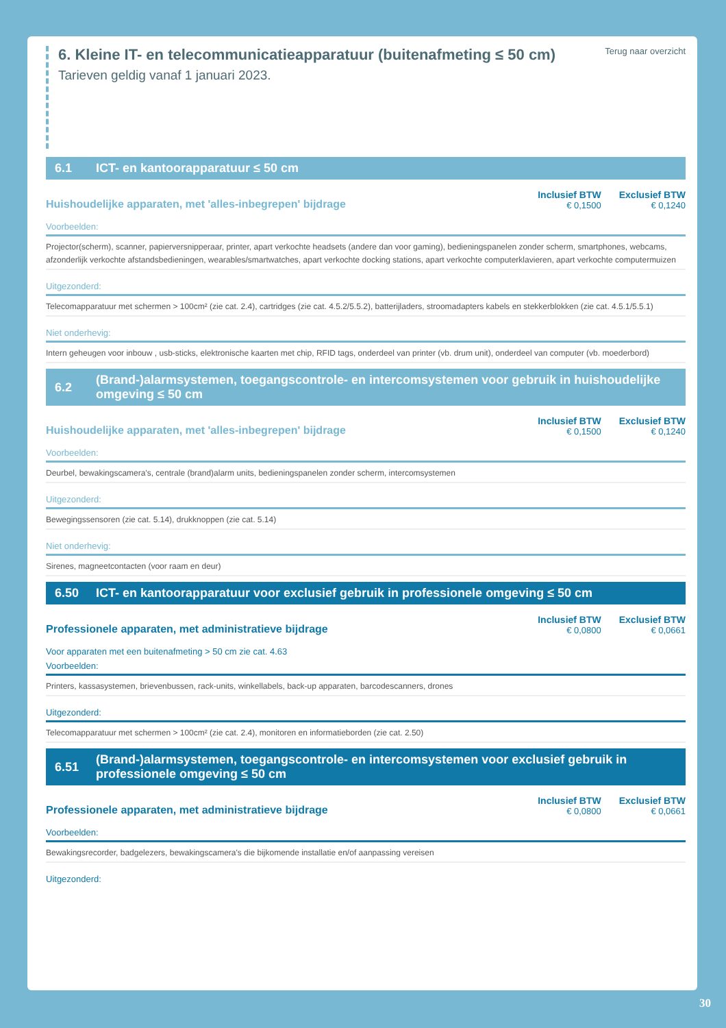6. Kleine IT- en telecommunicatieapparatuur (buitenafmeting ≤ 50 cm)
Tarieven geldig vanaf 1 januari 2023.
Terug naar overzicht
6.1 ICT- en kantoorapparatuur ≤ 50 cm
Huishoudelijke apparaten, met 'alles-inbegrepen' bijdrage
Inclusief BTW
€ 0,1500
Exclusief BTW
€ 0,1240
Voorbeelden:
Projector(scherm), scanner, papierversnipperaar, printer, apart verkochte headsets (andere dan voor gaming), bedieningspanelen zonder scherm, smartphones, webcams, afzonderlijk verkochte afstandsbedieningen, wearables/smartwatches, apart verkochte docking stations, apart verkochte computerklavieren, apart verkochte computermuizen
Uitgezonderd:
Telecomapparatuur met schermen > 100cm² (zie cat. 2.4), cartridges (zie cat. 4.5.2/5.5.2), batterijladers, stroomadapters kabels en stekkerblokken (zie cat. 4.5.1/5.5.1)
Niet onderhevig:
Intern geheugen voor inbouw , usb-sticks, elektronische kaarten met chip, RFID tags, onderdeel van printer (vb. drum unit), onderdeel van computer (vb. moederbord)
6.2 (Brand-)alarmsystemen, toegangscontrole- en intercomsystemen voor gebruik in huishoudelijke omgeving ≤ 50 cm
Huishoudelijke apparaten, met 'alles-inbegrepen' bijdrage
Inclusief BTW
€ 0,1500
Exclusief BTW
€ 0,1240
Voorbeelden:
Deurbel, bewakingscamera's, centrale (brand)alarm units, bedieningspanelen zonder scherm, intercomsystemen
Uitgezonderd:
Bewegingssensoren (zie cat. 5.14), drukknoppen (zie cat. 5.14)
Niet onderhevig:
Sirenes, magneetcontacten (voor raam en deur)
6.50 ICT- en kantoorapparatuur voor exclusief gebruik in professionele omgeving ≤ 50 cm
Professionele apparaten, met administratieve bijdrage
Inclusief BTW
€ 0,0800
Exclusief BTW
€ 0,0661
Voor apparaten met een buitenafmeting > 50 cm zie cat. 4.63
Voorbeelden:
Printers, kassasystemen, brievenbussen, rack-units, winkellabels, back-up apparaten, barcodescanners, drones
Uitgezonderd:
Telecomapparatuur met schermen > 100cm² (zie cat. 2.4), monitoren en informatieborden (zie cat. 2.50)
6.51 (Brand-)alarmsystemen, toegangscontrole- en intercomsystemen voor exclusief gebruik in professionele omgeving ≤ 50 cm
Professionele apparaten, met administratieve bijdrage
Inclusief BTW
€ 0,0800
Exclusief BTW
€ 0,0661
Voorbeelden:
Bewakingsrecorder, badgelezers, bewakingscamera's die bijkomende installatie en/of aanpassing vereisen
Uitgezonderd:
30